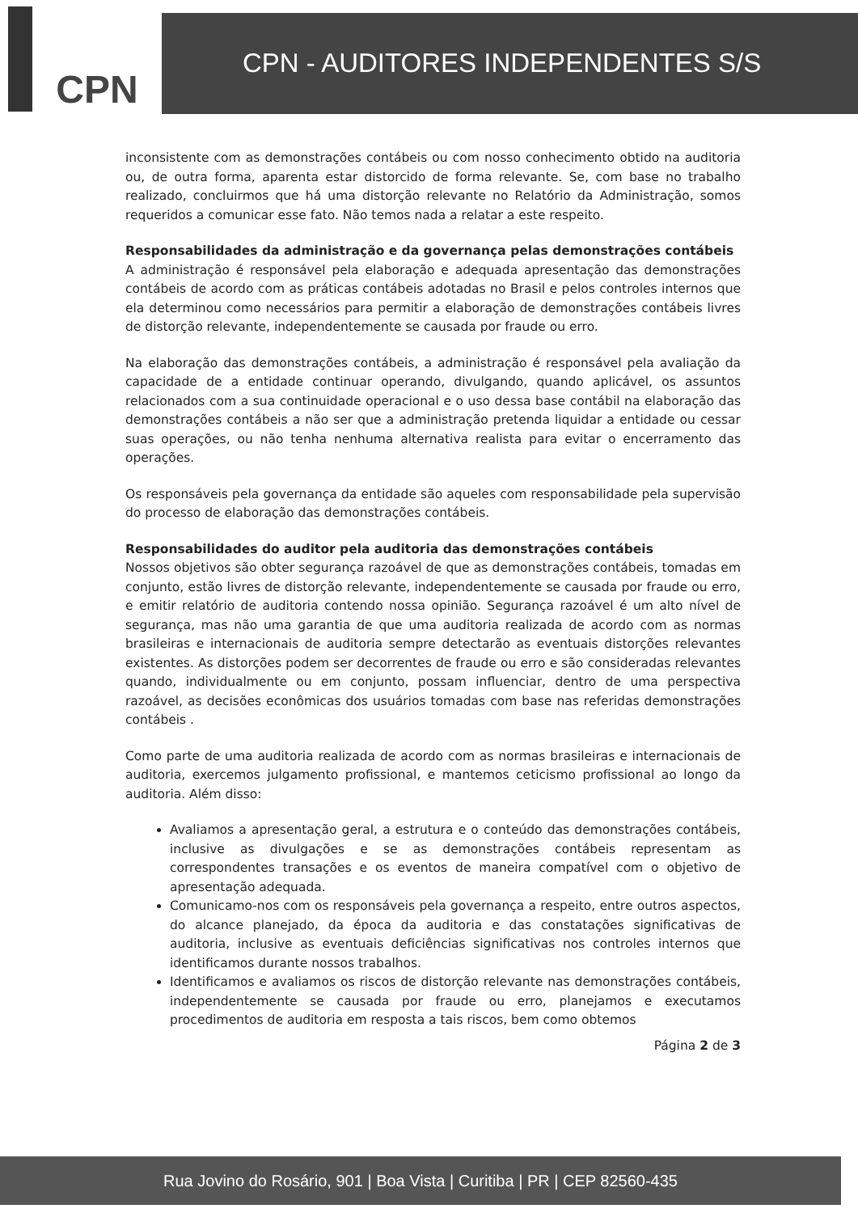CPN
CPN - AUDITORES INDEPENDENTES S/S
inconsistente com as demonstrações contábeis ou com nosso conhecimento obtido na auditoria ou, de outra forma, aparenta estar distorcido de forma relevante. Se, com base no trabalho realizado, concluirmos que há uma distorção relevante no Relatório da Administração, somos requeridos a comunicar esse fato. Não temos nada a relatar a este respeito.
Responsabilidades da administração e da governança pelas demonstrações contábeis
A administração é responsável pela elaboração e adequada apresentação das demonstrações contábeis de acordo com as práticas contábeis adotadas no Brasil e pelos controles internos que ela determinou como necessários para permitir a elaboração de demonstrações contábeis livres de distorção relevante, independentemente se causada por fraude ou erro.
Na elaboração das demonstrações contábeis, a administração é responsável pela avaliação da capacidade de a entidade continuar operando, divulgando, quando aplicável, os assuntos relacionados com a sua continuidade operacional e o uso dessa base contábil na elaboração das demonstrações contábeis a não ser que a administração pretenda liquidar a entidade ou cessar suas operações, ou não tenha nenhuma alternativa realista para evitar o encerramento das operações.
Os responsáveis pela governança da entidade são aqueles com responsabilidade pela supervisão do processo de elaboração das demonstrações contábeis.
Responsabilidades do auditor pela auditoria das demonstrações contábeis
Nossos objetivos são obter segurança razoável de que as demonstrações contábeis, tomadas em conjunto, estão livres de distorção relevante, independentemente se causada por fraude ou erro, e emitir relatório de auditoria contendo nossa opinião. Segurança razoável é um alto nível de segurança, mas não uma garantia de que uma auditoria realizada de acordo com as normas brasileiras e internacionais de auditoria sempre detectarão as eventuais distorções relevantes existentes. As distorções podem ser decorrentes de fraude ou erro e são consideradas relevantes quando, individualmente ou em conjunto, possam influenciar, dentro de uma perspectiva razoável, as decisões econômicas dos usuários tomadas com base nas referidas demonstrações contábeis .
Como parte de uma auditoria realizada de acordo com as normas brasileiras e internacionais de auditoria, exercemos julgamento profissional, e mantemos ceticismo profissional ao longo da auditoria. Além disso:
Avaliamos a apresentação geral, a estrutura e o conteúdo das demonstrações contábeis, inclusive as divulgações e se as demonstrações contábeis representam as correspondentes transações e os eventos de maneira compatível com o objetivo de apresentação adequada.
Comunicamo-nos com os responsáveis pela governança a respeito, entre outros aspectos, do alcance planejado, da época da auditoria e das constatações significativas de auditoria, inclusive as eventuais deficiências significativas nos controles internos que identificamos durante nossos trabalhos.
Identificamos e avaliamos os riscos de distorção relevante nas demonstrações contábeis, independentemente se causada por fraude ou erro, planejamos e executamos procedimentos de auditoria em resposta a tais riscos, bem como obtemos
Página 2 de 3
Rua Jovino do Rosário, 901 | Boa Vista | Curitiba | PR | CEP 82560-435